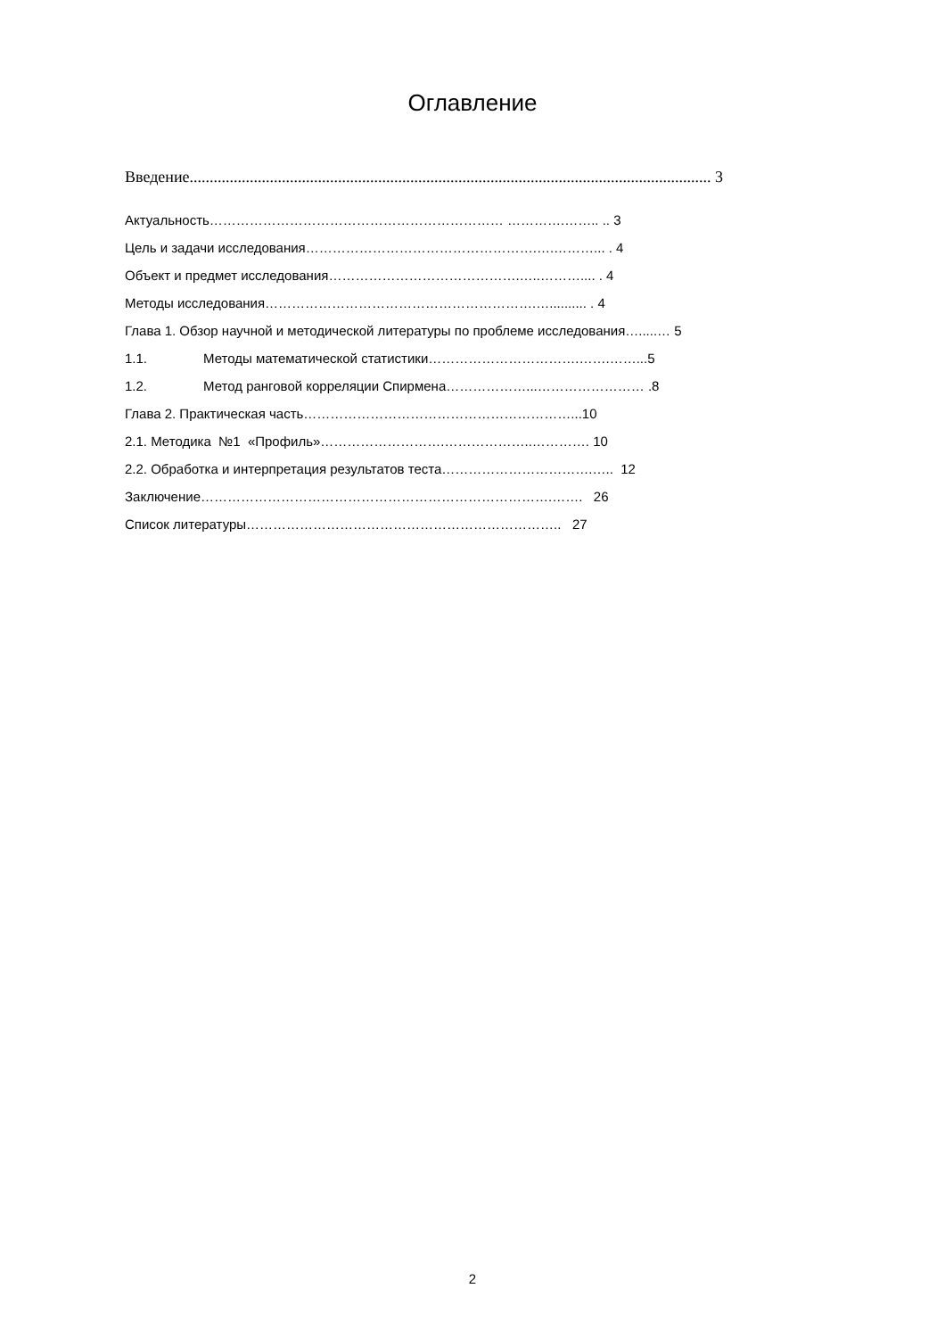Оглавление
Введение.................................................................................................................................. 3
Актуальность………………………………………………………… ………….…….. .. 3
Цель и задачи исследования…………………………………………….….………... . 4
Объект и предмет исследования…………………………………….…..……….... . 4
Методы исследования…………………………………………………….….......... . 4
Глава 1. Обзор научной и методической литературы по проблеме исследования….....… 5
1.1. Методы математической статистики…………………………….…….……...5
1.2. Метод ранговой корреляции Спирмена………………...…………………… .8
Глава 2. Практическая часть……………………………………………………...10
2.1. Методика №1 «Профиль»……………………….………………..…………. 10
2.2. Обработка и интерпретация результатов теста…………………………….….. 12
Заключение…………………………………………………………………….……. 26
Список литературы…………………………………………………………….. 27
2